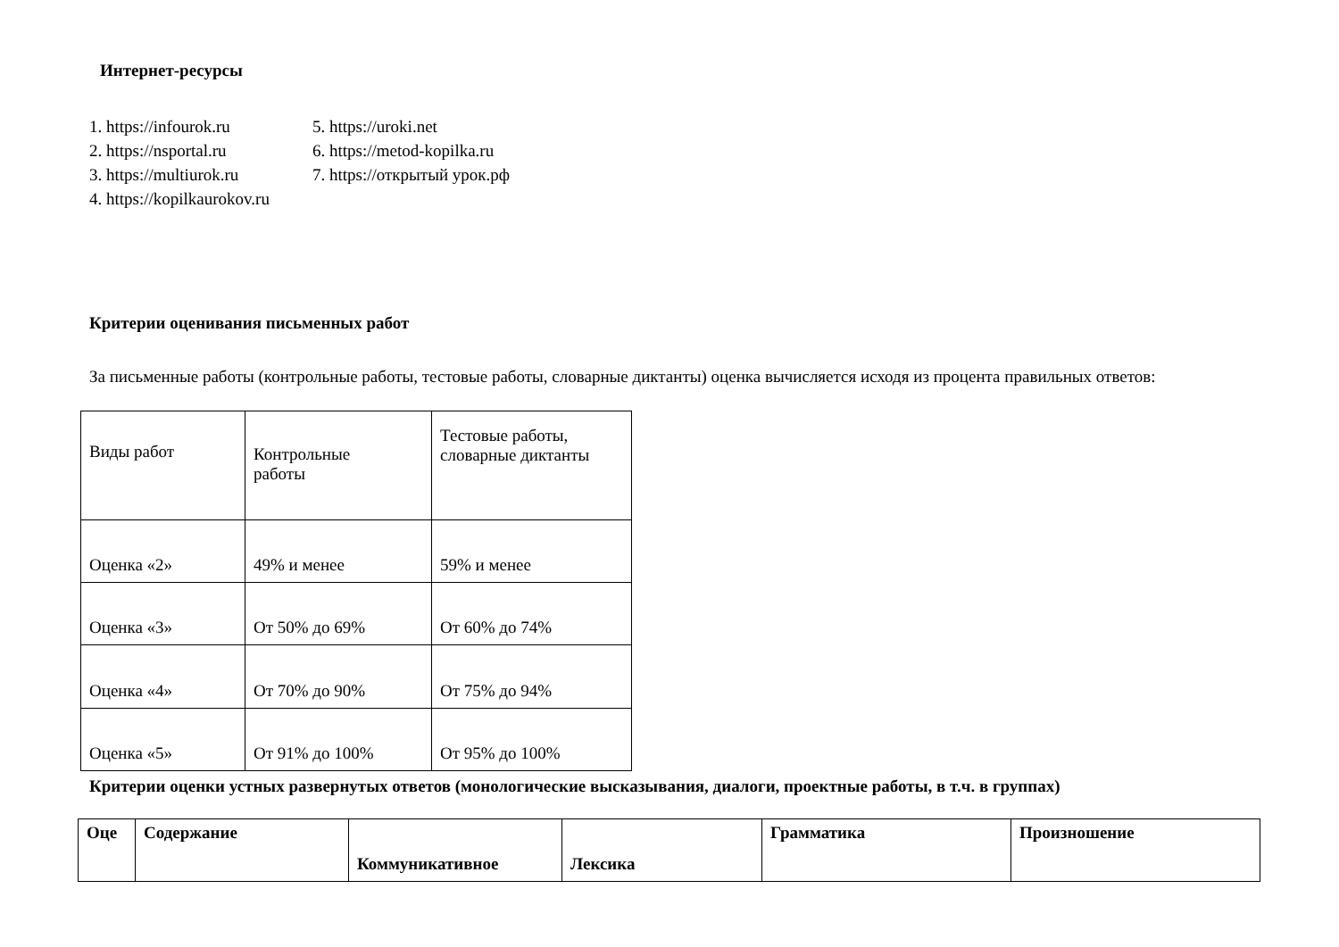Интернет-ресурсы
1. https://infourok.ru
2. https://nsportal.ru
3. https://multiurok.ru
4. https://kopilkaurokov.ru
5. https://uroki.net
6. https://metod-kopilka.ru
7. https://открытый урок.рф
Критерии оценивания письменных работ
За письменные работы (контрольные работы, тестовые работы, словарные диктанты) оценка вычисляется исходя из процента правильных ответов:
| Виды работ | Контрольные работы | Тестовые работы, словарные диктанты |
| Оценка «2» | 49% и менее | 59% и менее |
| Оценка «3» | От 50% до 69% | От 60% до 74% |
| Оценка «4» | От 70% до 90% | От 75% до 94% |
| Оценка «5» | От 91% до 100% | От 95% до 100% |
Критерии оценки устных развернутых ответов (монологические высказывания, диалоги, проектные работы, в т.ч. в группах)
| Оце | Содержание | Коммуникативное | Лексика | Грамматика | Произношение |